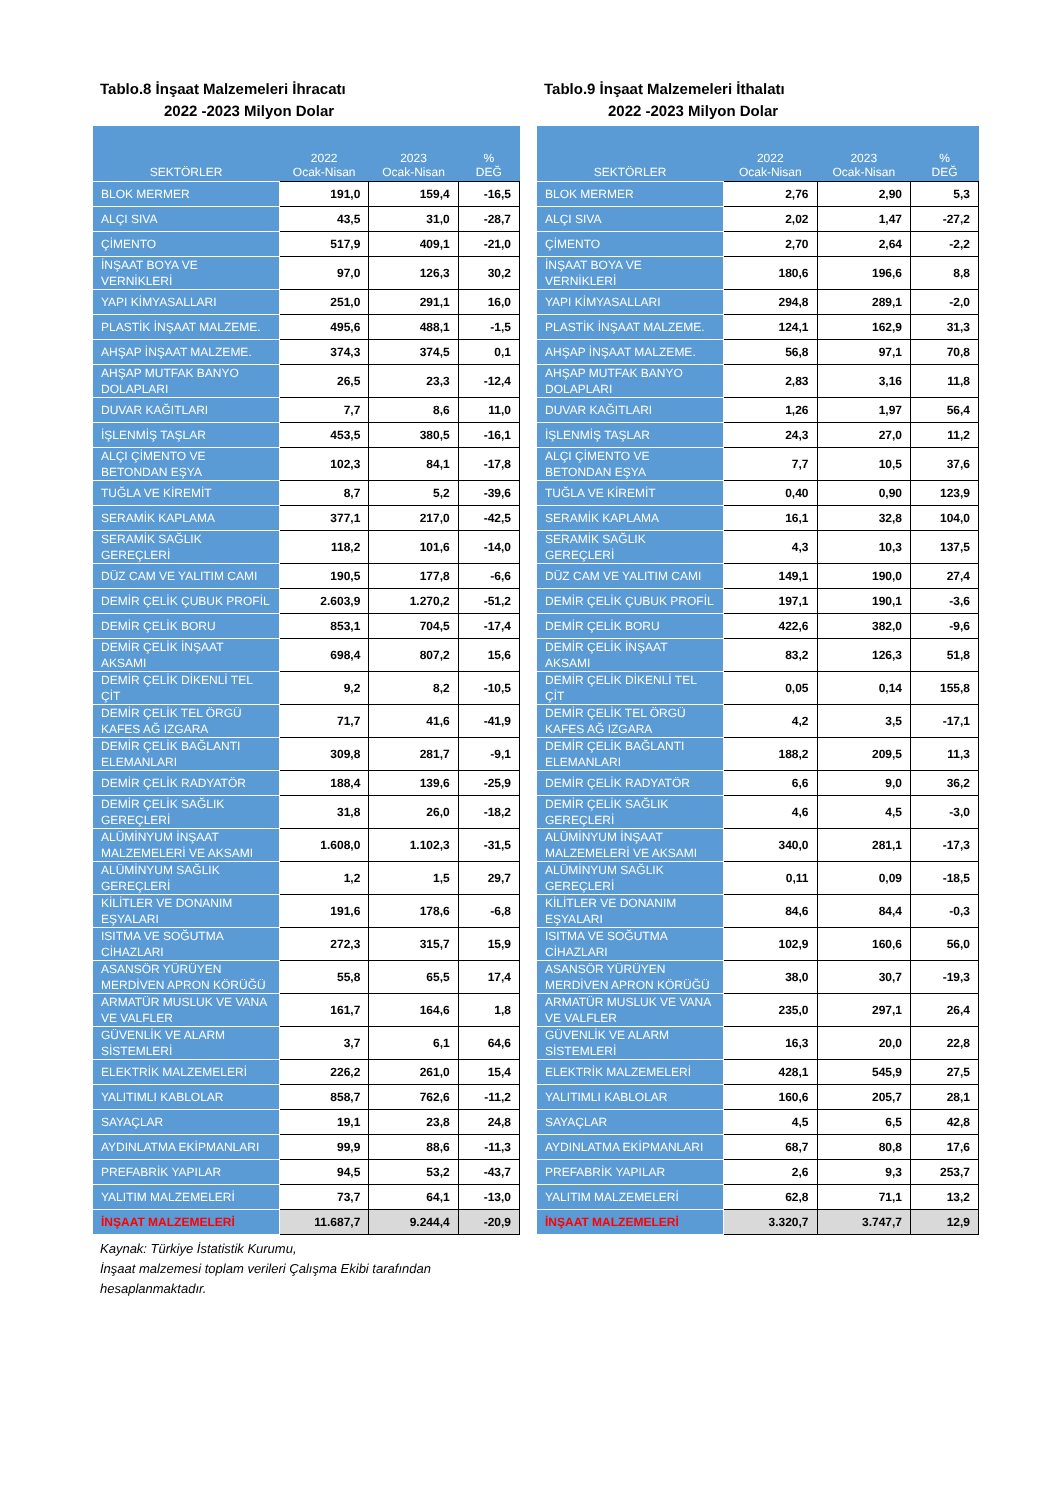Tablo.8 İnşaat Malzemeleri İhracatı
2022 -2023 Milyon Dolar
| SEKTÖRLER | 2022 Ocak-Nisan | 2023 Ocak-Nisan | % DEĞ |
| --- | --- | --- | --- |
| BLOK MERMER | 191,0 | 159,4 | -16,5 |
| ALÇI SIVA | 43,5 | 31,0 | -28,7 |
| ÇİMENTO | 517,9 | 409,1 | -21,0 |
| İNŞAAT BOYA VE VERNİKLERİ | 97,0 | 126,3 | 30,2 |
| YAPI KİMYASALLARI | 251,0 | 291,1 | 16,0 |
| PLASTİK İNŞAAT MALZEME. | 495,6 | 488,1 | -1,5 |
| AHŞAP İNŞAAT MALZEME. | 374,3 | 374,5 | 0,1 |
| AHŞAP MUTFAK BANYO DOLAPLARI | 26,5 | 23,3 | -12,4 |
| DUVAR KAĞITLARI | 7,7 | 8,6 | 11,0 |
| İŞLENMİŞ TAŞLAR | 453,5 | 380,5 | -16,1 |
| ALÇI ÇİMENTO VE BETONDAN EŞYA | 102,3 | 84,1 | -17,8 |
| TUĞLA VE KİREMİT | 8,7 | 5,2 | -39,6 |
| SERAMİK KAPLAMA | 377,1 | 217,0 | -42,5 |
| SERAMİK SAĞLIK GEREÇLERİ | 118,2 | 101,6 | -14,0 |
| DÜZ CAM VE YALITIM CAMI | 190,5 | 177,8 | -6,6 |
| DEMİR ÇELİK ÇUBUK PROFİL | 2.603,9 | 1.270,2 | -51,2 |
| DEMİR ÇELİK BORU | 853,1 | 704,5 | -17,4 |
| DEMİR ÇELİK İNŞAAT AKSAMI | 698,4 | 807,2 | 15,6 |
| DEMİR ÇELİK DİKENLİ TEL ÇİT | 9,2 | 8,2 | -10,5 |
| DEMİR ÇELİK TEL ÖRGÜ KAFES AĞ IZGARA | 71,7 | 41,6 | -41,9 |
| DEMİR ÇELİK BAĞLANTI ELEMANLARI | 309,8 | 281,7 | -9,1 |
| DEMİR ÇELİK RADYATÖR | 188,4 | 139,6 | -25,9 |
| DEMİR ÇELİK SAĞLIK GEREÇLERİ | 31,8 | 26,0 | -18,2 |
| ALÜMİNYUM İNŞAAT MALZEMELERİ VE AKSAMI | 1.608,0 | 1.102,3 | -31,5 |
| ALÜMİNYUM SAĞLIK GEREÇLERİ | 1,2 | 1,5 | 29,7 |
| KİLİTLER VE DONANIM EŞYALARI | 191,6 | 178,6 | -6,8 |
| ISITMA VE SOĞUTMA CİHAZLARI | 272,3 | 315,7 | 15,9 |
| ASANSÖR YÜRÜYEN MERDİVEN APRON KÖRÜĞÜ | 55,8 | 65,5 | 17,4 |
| ARMATÜR MUSLUK VE VANA VE VALFLER | 161,7 | 164,6 | 1,8 |
| GÜVENLİK VE ALARM SİSTEMLERİ | 3,7 | 6,1 | 64,6 |
| ELEKTRİK MALZEMELERİ | 226,2 | 261,0 | 15,4 |
| YALITIMLI KABLOLAR | 858,7 | 762,6 | -11,2 |
| SAYAÇLAR | 19,1 | 23,8 | 24,8 |
| AYDINLATMA EKİPMANLARI | 99,9 | 88,6 | -11,3 |
| PREFABRİK YAPILAR | 94,5 | 53,2 | -43,7 |
| YALITIM MALZEMELERİ | 73,7 | 64,1 | -13,0 |
| İNŞAAT MALZEMELERİ | 11.687,7 | 9.244,4 | -20,9 |
Kaynak: Türkiye İstatistik Kurumu,
İnşaat malzemesi toplam verileri Çalışma Ekibi tarafından hesaplanmaktadır.
Tablo.9 İnşaat Malzemeleri İthalatı
2022 -2023 Milyon Dolar
| SEKTÖRLER | 2022 Ocak-Nisan | 2023 Ocak-Nisan | % DEĞ |
| --- | --- | --- | --- |
| BLOK MERMER | 2,76 | 2,90 | 5,3 |
| ALÇI SIVA | 2,02 | 1,47 | -27,2 |
| ÇİMENTO | 2,70 | 2,64 | -2,2 |
| İNŞAAT BOYA VE VERNİKLERİ | 180,6 | 196,6 | 8,8 |
| YAPI KİMYASALLARI | 294,8 | 289,1 | -2,0 |
| PLASTİK İNŞAAT MALZEME. | 124,1 | 162,9 | 31,3 |
| AHŞAP İNŞAAT MALZEME. | 56,8 | 97,1 | 70,8 |
| AHŞAP MUTFAK BANYO DOLAPLARI | 2,83 | 3,16 | 11,8 |
| DUVAR KAĞITLARI | 1,26 | 1,97 | 56,4 |
| İŞLENMİŞ TAŞLAR | 24,3 | 27,0 | 11,2 |
| ALÇI ÇİMENTO VE BETONDAN EŞYA | 7,7 | 10,5 | 37,6 |
| TUĞLA VE KİREMİT | 0,40 | 0,90 | 123,9 |
| SERAMİK KAPLAMA | 16,1 | 32,8 | 104,0 |
| SERAMİK SAĞLIK GEREÇLERİ | 4,3 | 10,3 | 137,5 |
| DÜZ CAM VE YALITIM CAMI | 149,1 | 190,0 | 27,4 |
| DEMİR ÇELİK ÇUBUK PROFİL | 197,1 | 190,1 | -3,6 |
| DEMİR ÇELİK BORU | 422,6 | 382,0 | -9,6 |
| DEMİR ÇELİK İNŞAAT AKSAMI | 83,2 | 126,3 | 51,8 |
| DEMİR ÇELİK DİKENLİ TEL ÇİT | 0,05 | 0,14 | 155,8 |
| DEMİR ÇELİK TEL ÖRGÜ KAFES AĞ IZGARA | 4,2 | 3,5 | -17,1 |
| DEMİR ÇELİK BAĞLANTI ELEMANLARI | 188,2 | 209,5 | 11,3 |
| DEMİR ÇELİK RADYATÖR | 6,6 | 9,0 | 36,2 |
| DEMİR ÇELİK SAĞLIK GEREÇLERİ | 4,6 | 4,5 | -3,0 |
| ALÜMİNYUM İNŞAAT MALZEMELERİ VE AKSAMI | 340,0 | 281,1 | -17,3 |
| ALÜMİNYUM SAĞLIK GEREÇLERİ | 0,11 | 0,09 | -18,5 |
| KİLİTLER VE DONANIM EŞYALARI | 84,6 | 84,4 | -0,3 |
| ISITMA VE SOĞUTMA CİHAZLARI | 102,9 | 160,6 | 56,0 |
| ASANSÖR YÜRÜYEN MERDİVEN APRON KÖRÜĞÜ | 38,0 | 30,7 | -19,3 |
| ARMATÜR MUSLUK VE VANA VE VALFLER | 235,0 | 297,1 | 26,4 |
| GÜVENLİK VE ALARM SİSTEMLERİ | 16,3 | 20,0 | 22,8 |
| ELEKTRİK MALZEMELERİ | 428,1 | 545,9 | 27,5 |
| YALITIMLI KABLOLAR | 160,6 | 205,7 | 28,1 |
| SAYAÇLAR | 4,5 | 6,5 | 42,8 |
| AYDINLATMA EKİPMANLARI | 68,7 | 80,8 | 17,6 |
| PREFABRİK YAPILAR | 2,6 | 9,3 | 253,7 |
| YALITIM MALZEMELERİ | 62,8 | 71,1 | 13,2 |
| İNŞAAT MALZEMELERİ | 3.320,7 | 3.747,7 | 12,9 |